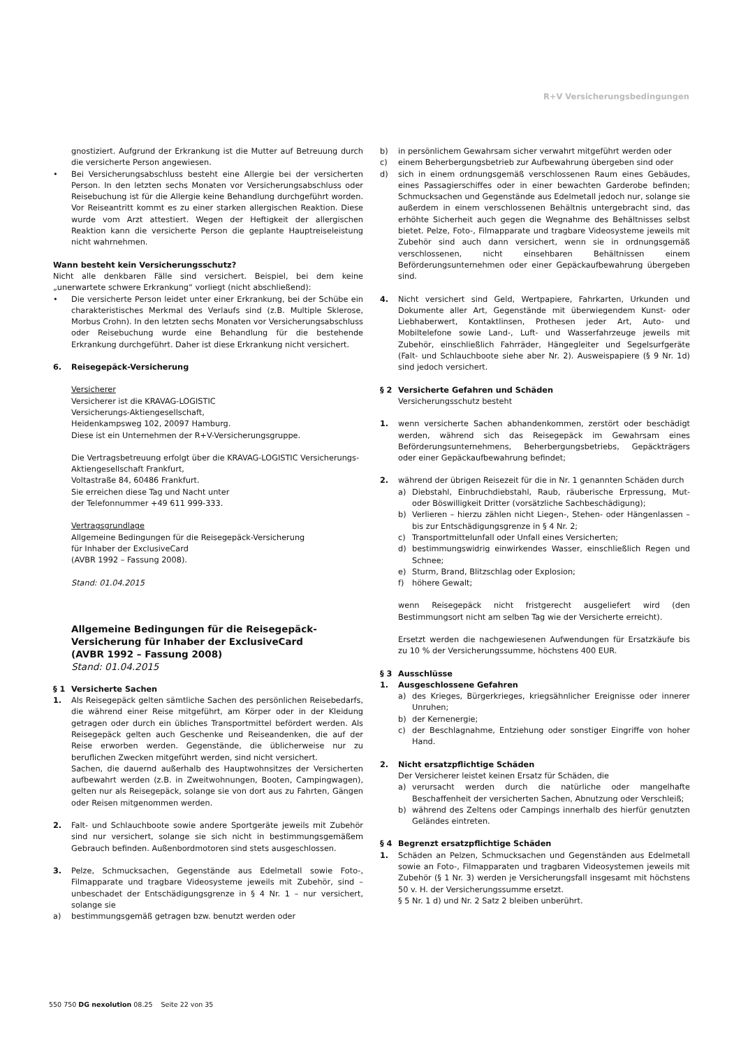R+V Versicherungsbedingungen
gnostiziert. Aufgrund der Erkrankung ist die Mutter auf Betreuung durch die versicherte Person angewiesen.
• Bei Versicherungsabschluss besteht eine Allergie bei der versicherten Person. In den letzten sechs Monaten vor Versicherungsabschluss oder Reisebuchung ist für die Allergie keine Behandlung durchgeführt worden. Vor Reiseantritt kommt es zu einer starken allergischen Reaktion. Diese wurde vom Arzt attestiert. Wegen der Heftigkeit der allergischen Reaktion kann die versicherte Person die geplante Hauptreiseleistung nicht wahrnehmen.
Wann besteht kein Versicherungsschutz?
Nicht alle denkbaren Fälle sind versichert. Beispiel, bei dem keine „unerwartete schwere Erkrankung“ vorliegt (nicht abschließend):
• Die versicherte Person leidet unter einer Erkrankung, bei der Schübe ein charakteristisches Merkmal des Verlaufs sind (z.B. Multiple Sklerose, Morbus Crohn). In den letzten sechs Monaten vor Versicherungsabschluss oder Reisebuchung wurde eine Behandlung für die bestehende Erkrankung durchgeführt. Daher ist diese Erkrankung nicht versichert.
6. Reisegepäck-Versicherung
Versicherer
Versicherer ist die KRAVAG-LOGISTIC
Versicherungs-Aktiengesellschaft,
Heidenkampsweg 102, 20097 Hamburg.
Diese ist ein Unternehmen der R+V-Versicherungsgruppe.
Die Vertragsbetreuung erfolgt über die KRAVAG-LOGISTIC Versicherungs-Aktiengesellschaft Frankfurt,
Voltastraße 84, 60486 Frankfurt.
Sie erreichen diese Tag und Nacht unter
der Telefonnummer +49 611 999-333.
Vertragsgrundlage
Allgemeine Bedingungen für die Reisegepäck-Versicherung
für Inhaber der ExclusiveCard
(AVBR 1992 – Fassung 2008).
Stand: 01.04.2015
Allgemeine Bedingungen für die Reisegepäck-Versicherung für Inhaber der ExclusiveCard
(AVBR 1992 – Fassung 2008)
Stand: 01.04.2015
§ 1 Versicherte Sachen
1. Als Reisegepäck gelten sämtliche Sachen des persönlichen Reisebedarfs, die während einer Reise mitgeführt, am Körper oder in der Kleidung getragen oder durch ein übliches Transportmittel befördert werden. Als Reisegepäck gelten auch Geschenke und Reiseandenken, die auf der Reise erworben werden. Gegenstände, die üblicherweise nur zu beruflichen Zwecken mitgeführt werden, sind nicht versichert.
Sachen, die dauernd außerhalb des Hauptwohnsitzes der Versicherten aufbewahrt werden (z.B. in Zweitwohnungen, Booten, Campingwagen), gelten nur als Reisegepäck, solange sie von dort aus zu Fahrten, Gängen oder Reisen mitgenommen werden.
2. Falt- und Schlauchboote sowie andere Sportgeräte jeweils mit Zubehör sind nur versichert, solange sie sich nicht in bestimmungsgemäßem Gebrauch befinden. Außenbordmotoren sind stets ausgeschlossen.
3. Pelze, Schmucksachen, Gegenstände aus Edelmetall sowie Foto-, Filmapparate und tragbare Videosysteme jeweils mit Zubehör, sind – unbeschadet der Entschädigungsgrenze in § 4 Nr. 1 – nur versichert, solange sie
a) bestimmungsgemäß getragen bzw. benutzt werden oder
b) in persönlichem Gewahrsam sicher verwahrt mitgeführt werden oder
c) einem Beherbergungsbetrieb zur Aufbewahrung übergeben sind oder
d) sich in einem ordnungsgemäß verschlossenen Raum eines Gebäudes, eines Passagierschiffes oder in einer bewachten Garderobe befinden; Schmucksachen und Gegenstände aus Edelmetall jedoch nur, solange sie außerdem in einem verschlossenen Behältnis untergebracht sind, das erhöhte Sicherheit auch gegen die Wegnahme des Behältnisses selbst bietet. Pelze, Foto-, Filmapparate und tragbare Videosysteme jeweils mit Zubehör sind auch dann versichert, wenn sie in ordnungsgemäß verschlossenen, nicht einsehbaren Behältnissen einem Beförderungsunternehmen oder einer Gepäckaufbewahrung übergeben sind.
4. Nicht versichert sind Geld, Wertpapiere, Fahrkarten, Urkunden und Dokumente aller Art, Gegenstände mit überwiegendem Kunst- oder Liebhaberwert, Kontaktlinsen, Prothesen jeder Art, Auto- und Mobiltelefone sowie Land-, Luft- und Wasserfahrzeuge jeweils mit Zubehör, einschließlich Fahrräder, Hängegleiter und Segelsurfgeräte (Falt- und Schlauchboote siehe aber Nr. 2). Ausweispapiere (§ 9 Nr. 1d) sind jedoch versichert.
§ 2 Versicherte Gefahren und Schäden
Versicherungsschutz besteht
1. wenn versicherte Sachen abhandenkommen, zerstört oder beschädigt werden, während sich das Reisegepäck im Gewahrsam eines Beförderungsunternehmens, Beherbergungsbetriebs, Gepäckträgers oder einer Gepäckaufbewahrung befindet;
2. während der übrigen Reisezeit für die in Nr. 1 genannten Schäden durch
a) Diebstahl, Einbruchdiebstahl, Raub, räuberische Erpressung, Mut- oder Böswilligkeit Dritter (vorsätzliche Sachbeschädigung);
b) Verlieren – hierzu zählen nicht Liegen-, Stehen- oder Hängenlassen – bis zur Entschädigungsgrenze in § 4 Nr. 2;
c) Transportmittelunfall oder Unfall eines Versicherten;
d) bestimmungswidrig einwirkendes Wasser, einschließlich Regen und Schnee;
e) Sturm, Brand, Blitzschlag oder Explosion;
f) höhere Gewalt;
wenn Reisegepäck nicht fristgerecht ausgeliefert wird (den Bestimmungsort nicht am selben Tag wie der Versicherte erreicht).
Ersetzt werden die nachgewiesenen Aufwendungen für Ersatzkäufe bis zu 10 % der Versicherungssumme, höchstens 400 EUR.
§ 3 Ausschlüsse
1. Ausgeschlossene Gefahren
a) des Krieges, Bürgerkrieges, kriegsähnlicher Ereignisse oder innerer Unruhen;
b) der Kernenergie;
c) der Beschlagnahme, Entziehung oder sonstiger Eingriffe von hoher Hand.
2. Nicht ersatzpflichtige Schäden
Der Versicherer leistet keinen Ersatz für Schäden, die
a) verursacht werden durch die natürliche oder mangelhafte Beschaffenheit der versicherten Sachen, Abnutzung oder Verschleiß;
b) während des Zeltens oder Campings innerhalb des hierfür genutzten Geländes eintreten.
§ 4 Begrenzt ersatzpflichtige Schäden
1. Schäden an Pelzen, Schmucksachen und Gegenständen aus Edelmetall sowie an Foto-, Filmapparaten und tragbaren Videosystemen jeweils mit Zubehör (§ 1 Nr. 3) werden je Versicherungsfall insgesamt mit höchstens 50 v. H. der Versicherungssumme ersetzt.
§ 5 Nr. 1 d) und Nr. 2 Satz 2 bleiben unberührt.
550 750 DG nexolution 08.25 Seite 22 von 35